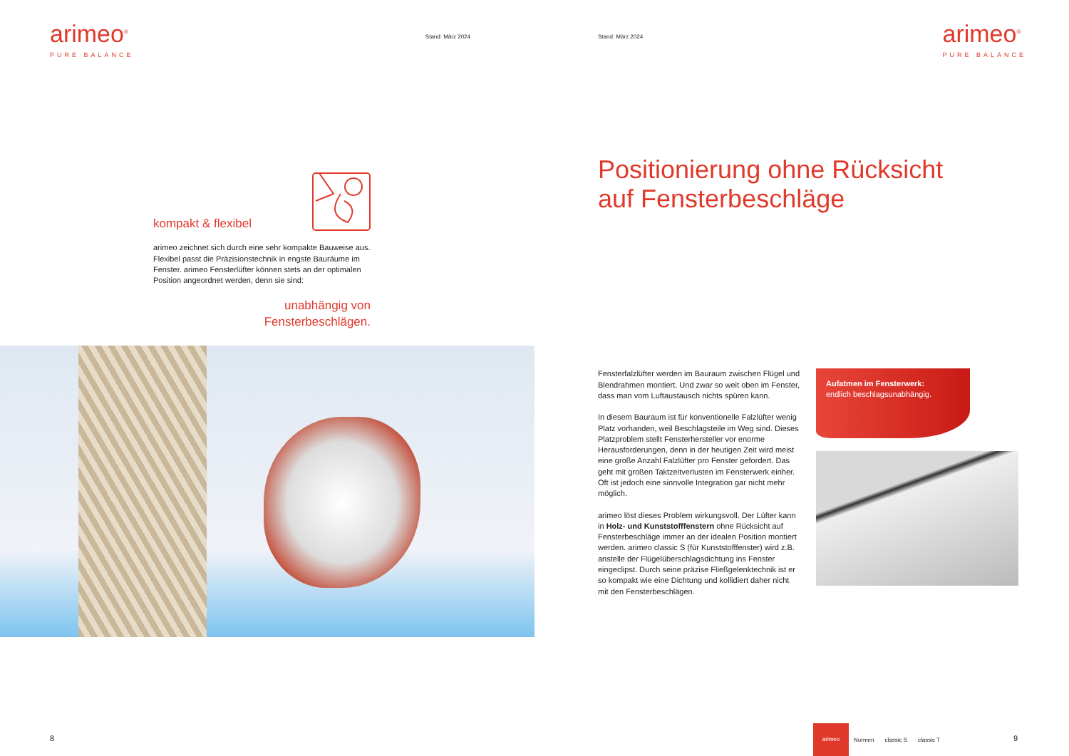arimeo<sup>®</sup>
PURE BALANCE
Stand: März 2024
kompakt & flexibel
arimeo zeichnet sich durch eine sehr kompakte Bauweise aus. Flexibel passt die Präzisionstechnik in engste Bauräume im Fenster. arimeo Fensterlüfter können stets an der optimalen Position angeordnet werden, denn sie sind:
unabhängig von
Fensterbeschlägen.
8
Stand: März 2024
arimeo<sup>®</sup>
PURE BALANCE
Positionierung ohne Rücksicht
auf Fensterbeschläge
Fensterfalzlüfter werden im Bauraum zwischen Flügel und Blendrahmen montiert. Und zwar so weit oben im Fenster, dass man vom Luftaustausch nichts spüren kann.
In diesem Bauraum ist für konventionelle Falzlüfter wenig Platz vorhanden, weil Beschlagsteile im Weg sind. Dieses Platzproblem stellt Fensterhersteller vor enorme Herausforderungen, denn in der heutigen Zeit wird meist eine große Anzahl Falzlüfter pro Fenster gefordert. Das geht mit großen Taktzeitverlusten im Fensterwerk einher. Oft ist jedoch eine sinnvolle Integration gar nicht mehr möglich.
arimeo löst dieses Problem wirkungsvoll. Der Lüfter kann in Holz- und Kunststofffenstern ohne Rücksicht auf Fensterbeschläge immer an der idealen Position montiert werden. arimeo classic S (für Kunststofffenster) wird z.B. anstelle der Flügelüberschlagsdichtung ins Fenster eingeclipst. Durch seine präzise Fließgelenktechnik ist er so kompakt wie eine Dichtung und kollidiert daher nicht mit den Fensterbeschlägen.
Aufatmen im Fensterwerk:
endlich beschlagsunabhängig.
arimeo
Normen classic S classic T
9